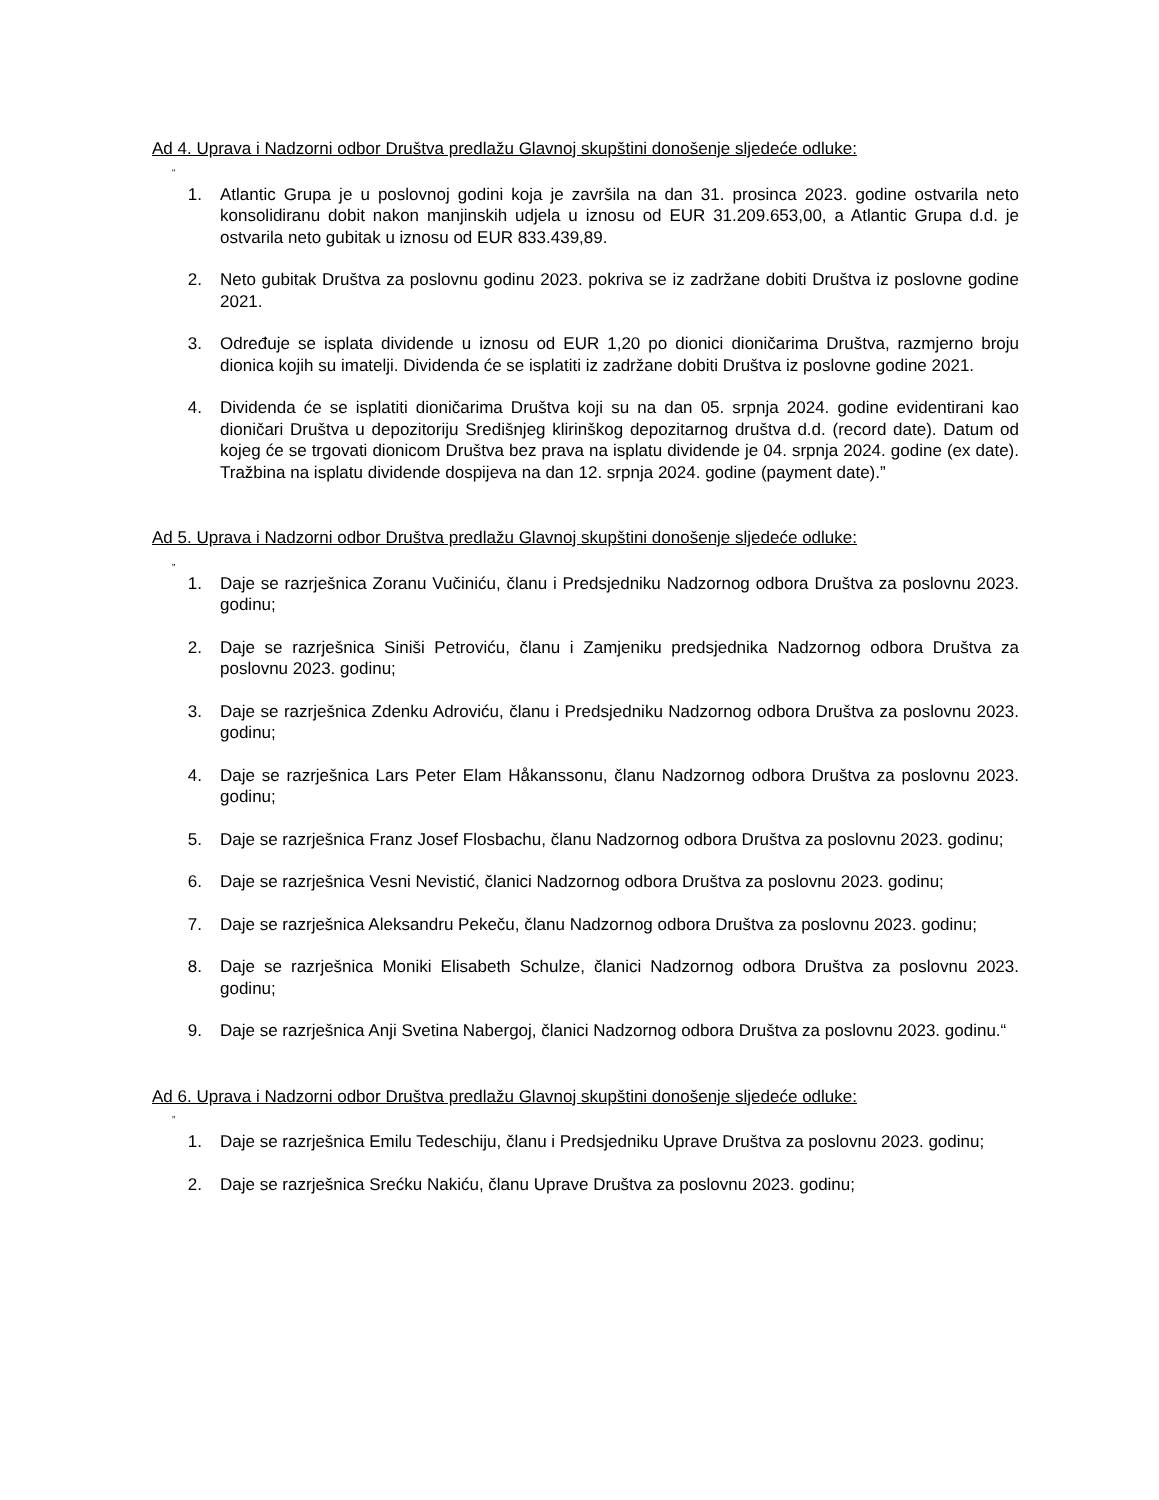Ad 4. Uprava i Nadzorni odbor Društva predlažu Glavnoj skupštini donošenje sljedeće odluke:
“
1. Atlantic Grupa je u poslovnoj godini koja je završila na dan 31. prosinca 2023. godine ostvarila neto konsolidiranu dobit nakon manjinskih udjela u iznosu od EUR 31.209.653,00, a Atlantic Grupa d.d. je ostvarila neto gubitak u iznosu od EUR 833.439,89.
2. Neto gubitak Društva za poslovnu godinu 2023. pokriva se iz zadržane dobiti Društva iz poslovne godine 2021.
3. Određuje se isplata dividende u iznosu od EUR 1,20 po dionici dioničarima Društva, razmjerno broju dionica kojih su imatelji. Dividenda će se isplatiti iz zadržane dobiti Društva iz poslovne godine 2021.
4. Dividenda će se isplatiti dioničarima Društva koji su na dan 05. srpnja 2024. godine evidentirani kao dioničari Društva u depozitoriju Središnjeg klirinškog depozitarnog društva d.d. (record date). Datum od kojeg će se trgovati dionicom Društva bez prava na isplatu dividende je 04. srpnja 2024. godine (ex date). Tražbina na isplatu dividende dospijeva na dan 12. srpnja 2024. godine (payment date).”
Ad 5. Uprava i Nadzorni odbor Društva predlažu Glavnoj skupštini donošenje sljedeće odluke:
„
1. Daje se razrješnica Zoranu Vučiniću, članu i Predsjedniku Nadzornog odbora Društva za poslovnu 2023. godinu;
2. Daje se razrješnica Siniši Petroviću, članu i Zamjeniku predsjednika Nadzornog odbora Društva za poslovnu 2023. godinu;
3. Daje se razrješnica Zdenku Adroviću, članu i Predsjedniku Nadzornog odbora Društva za poslovnu 2023. godinu;
4. Daje se razrješnica Lars Peter Elam Håkanssonu, članu Nadzornog odbora Društva za poslovnu 2023. godinu;
5. Daje se razrješnica Franz Josef Flosbachu, članu Nadzornog odbora Društva za poslovnu 2023. godinu;
6. Daje se razrješnica Vesni Nevistić, članici Nadzornog odbora Društva za poslovnu 2023. godinu;
7. Daje se razrješnica Aleksandru Pekeču, članu Nadzornog odbora Društva za poslovnu 2023. godinu;
8. Daje se razrješnica Moniki Elisabeth Schulze, članici Nadzornog odbora Društva za poslovnu 2023. godinu;
9. Daje se razrješnica Anji Svetina Nabergoj, članici Nadzornog odbora Društva za poslovnu 2023. godinu.“
Ad 6. Uprava i Nadzorni odbor Društva predlažu Glavnoj skupštini donošenje sljedeće odluke:
”
1. Daje se razrješnica Emilu Tedeschiju, članu i Predsjedniku Uprave Društva za poslovnu 2023. godinu;
2. Daje se razrješnica Srećku Nakiću, članu Uprave Društva za poslovnu 2023. godinu;